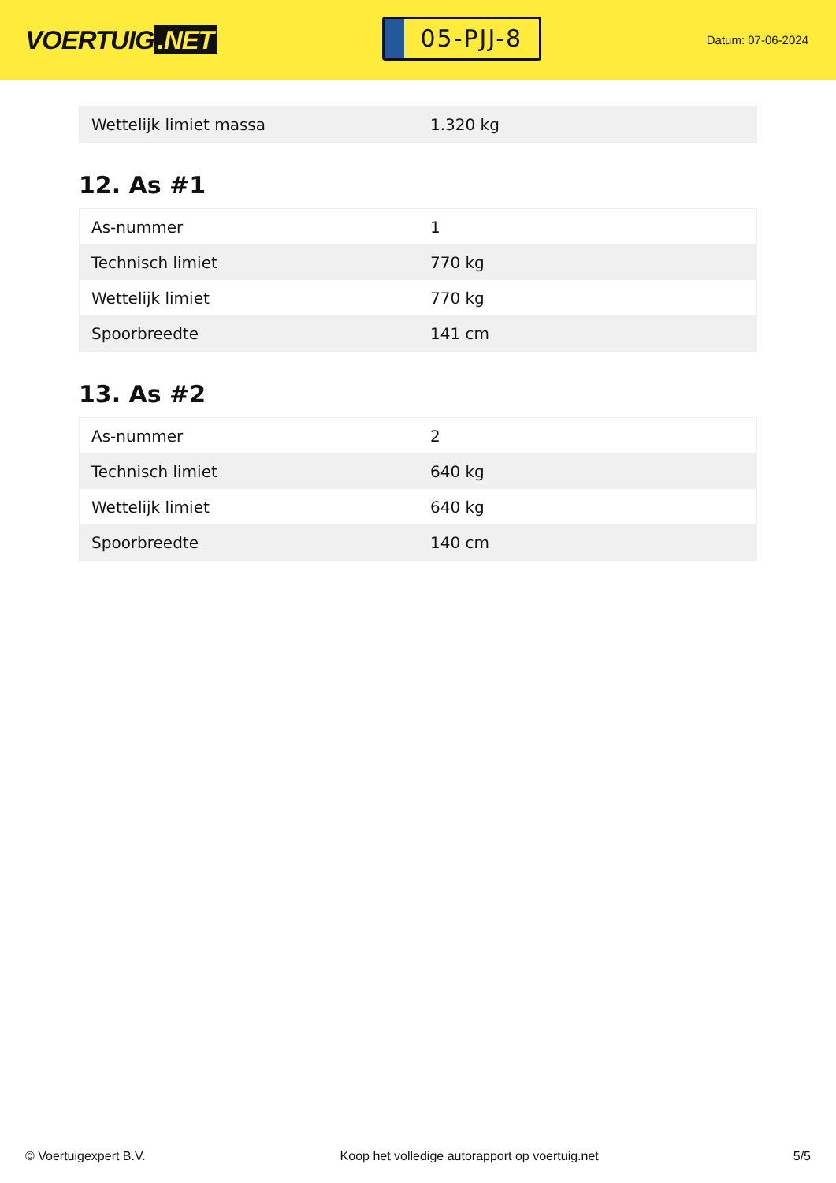VOERTUIG.NET
05-PJJ-8
Datum: 07-06-2024
| Wettelijk limiet massa | 1.320 kg |
12. As #1
| As-nummer | 1 |
| Technisch limiet | 770 kg |
| Wettelijk limiet | 770 kg |
| Spoorbreedte | 141 cm |
13. As #2
| As-nummer | 2 |
| Technisch limiet | 640 kg |
| Wettelijk limiet | 640 kg |
| Spoorbreedte | 140 cm |
© Voertuigexpert B.V. Koop het volledige autorapport op voertuig.net 5/5